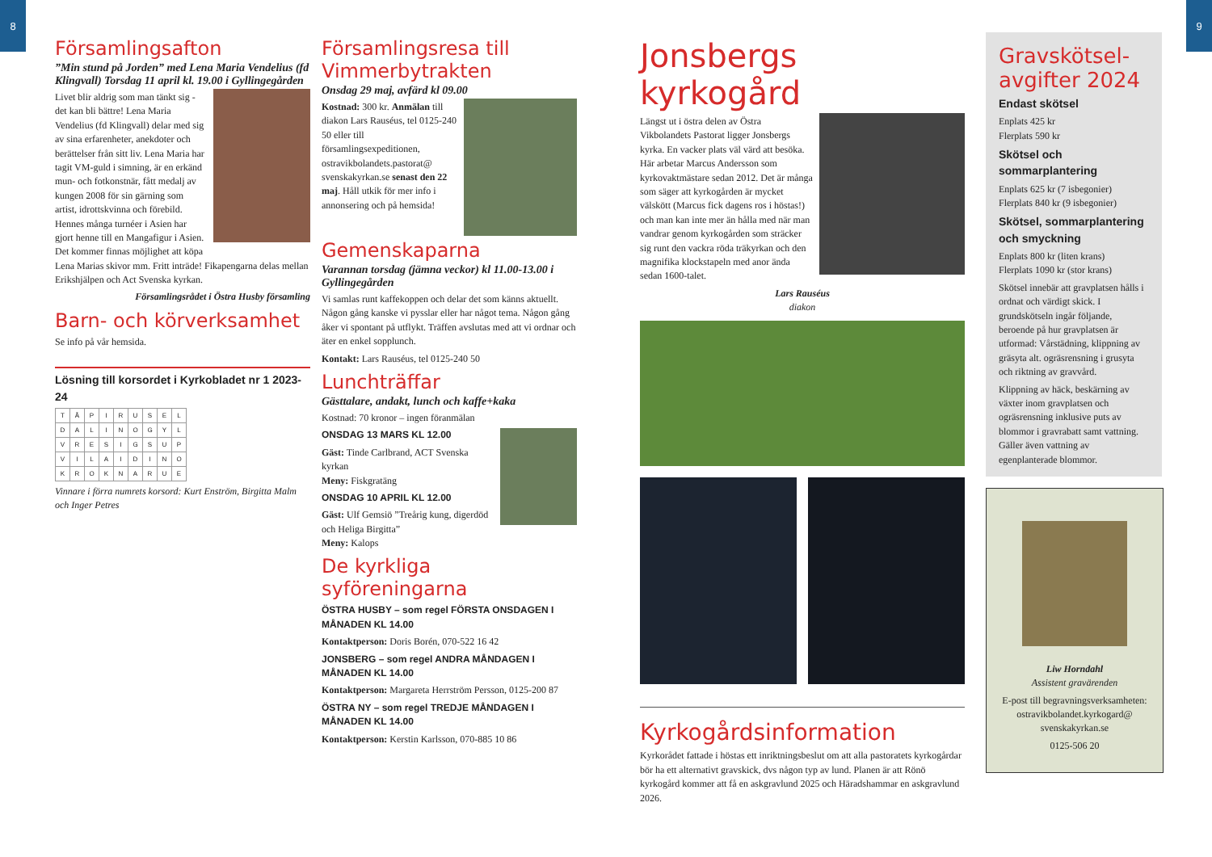8 9
Församlingsafton
”Min stund på Jorden” med Lena Maria Vendelius (fd Klingvall) Torsdag 11 april kl. 19.00 i Gyllingegården
Livet blir aldrig som man tänkt sig - det kan bli bättre! Lena Maria Vendelius (fd Klingvall) delar med sig av sina erfarenheter, anekdoter och berättelser från sitt liv. Lena Maria har tagit VM-guld i simning, är en erkänd mun- och fotkonstnär, fått medalj av kungen 2008 för sin gärning som artist, idrottskvinna och förebild. Hennes många turnéer i Asien har gjort henne till en Mangafigur i Asien. Det kommer finnas möjlighet att köpa Lena Marias skivor mm. Fritt inträde! Fikapengarna delas mellan Erikshjälpen och Act Svenska kyrkan.
Församlingsrådet i Östra Husby församling
Barn- och körverksamhet
Se info på vår hemsida.
Lösning till korsordet i Kyrkobladet nr 1 2023-24
| T | Å | P | I | R | U | S | E | L |
| D | A | L | I | N | O | G | Y | L |
| V | R | E | S | I | G | S | U | P |
| V | I | L | A | I | D | I | N | O |
| K | R | O | K | N | A | R | U | E |
Vinnare i förra numrets korsord: Kurt Enström, Birgitta Malm och Inger Petres
Församlingsresa till Vimmerbytrakten
Onsdag 29 maj, avfärd kl 09.00
Kostnad: 300 kr. Anmälan till diakon Lars Rauséus, tel 0125-240 50 eller till församlingsexpeditionen, ostravikbolandets.pastorat@ svenskakyrkan.se senast den 22 maj. Håll utkik för mer info i annonsering och på hemsida!
Gemenskaparna
Varannan torsdag (jämna veckor) kl 11.00-13.00 i Gyllingegården
Vi samlas runt kaffekoppen och delar det som känns aktuellt. Någon gång kanske vi pysslar eller har något tema. Någon gång åker vi spontant på utflykt. Träffen avslutas med att vi ordnar och äter en enkel sopplunch.
Kontakt: Lars Rauséus, tel 0125-240 50
Lunchträffar
Gästtalare, andakt, lunch och kaffe+kaka
Kostnad: 70 kronor – ingen föranmälan
ONSDAG 13 MARS KL 12.00
Gäst: Tinde Carlbrand, ACT Svenska kyrkan
Meny: Fiskgratäng
ONSDAG 10 APRIL KL 12.00
Gäst: Ulf Gemsiö ”Treårig kung, digerdöd och Heliga Birgitta”
Meny: Kalops
De kyrkliga syföreningarna
ÖSTRA HUSBY – som regel FÖRSTA ONSDAGEN I MÅNADEN KL 14.00
Kontaktperson: Doris Borén, 070-522 16 42
JONSBERG – som regel ANDRA MÅNDAGEN I MÅNADEN KL 14.00
Kontaktperson: Margareta Herrström Persson, 0125-200 87
ÖSTRA NY – som regel TREDJE MÅNDAGEN I MÅNADEN KL 14.00
Kontaktperson: Kerstin Karlsson, 070-885 10 86
Jonsbergs kyrkogård
Längst ut i östra delen av Östra Vikbolandets Pastorat ligger Jonsbergs kyrka. En vacker plats väl värd att besöka. Här arbetar Marcus Andersson som kyrkovaktmästare sedan 2012. Det är många som säger att kyrkogården är mycket välskött (Marcus fick dagens ros i höstas!) och man kan inte mer än hålla med när man vandrar genom kyrkogården som sträcker sig runt den vackra röda träkyrkan och den magnifika klockstapeln med anor ända sedan 1600-talet.
Lars Rauséus
diakon
Kyrkogårdsinformation
Kyrkorådet fattade i höstas ett inriktningsbeslut om att alla pastoratets kyrkogårdar bör ha ett alternativt gravskick, dvs någon typ av lund. Planen är att Rönö kyrkogård kommer att få en askgravlund 2025 och Häradshammar en askgravlund 2026.
Gravskötsel-avgifter 2024
Endast skötsel
Enplats 425 kr
Flerplats 590 kr
Skötsel och sommarplantering
Enplats 625 kr (7 isbegonier)
Flerplats 840 kr (9 isbegonier)
Skötsel, sommarplantering och smyckning
Enplats 800 kr (liten krans)
Flerplats 1090 kr (stor krans)
Skötsel innebär att gravplatsen hålls i ordnat och värdigt skick. I grundskötseln ingår följande, beroende på hur gravplatsen är utformad: Vårstädning, klippning av gräsyta alt. ogräsrensning i grusyta och riktning av gravvård.
Klippning av häck, beskärning av växter inom gravplatsen och ogräsrensning inklusive puts av blommor i gravrabatt samt vattning. Gäller även vattning av egenplanterade blommor.
Liw Horndahl
Assistent gravärenden
E-post till begravningsverksamheten: ostravikbolandet.kyrkogard@ svenskakyrkan.se
0125-506 20